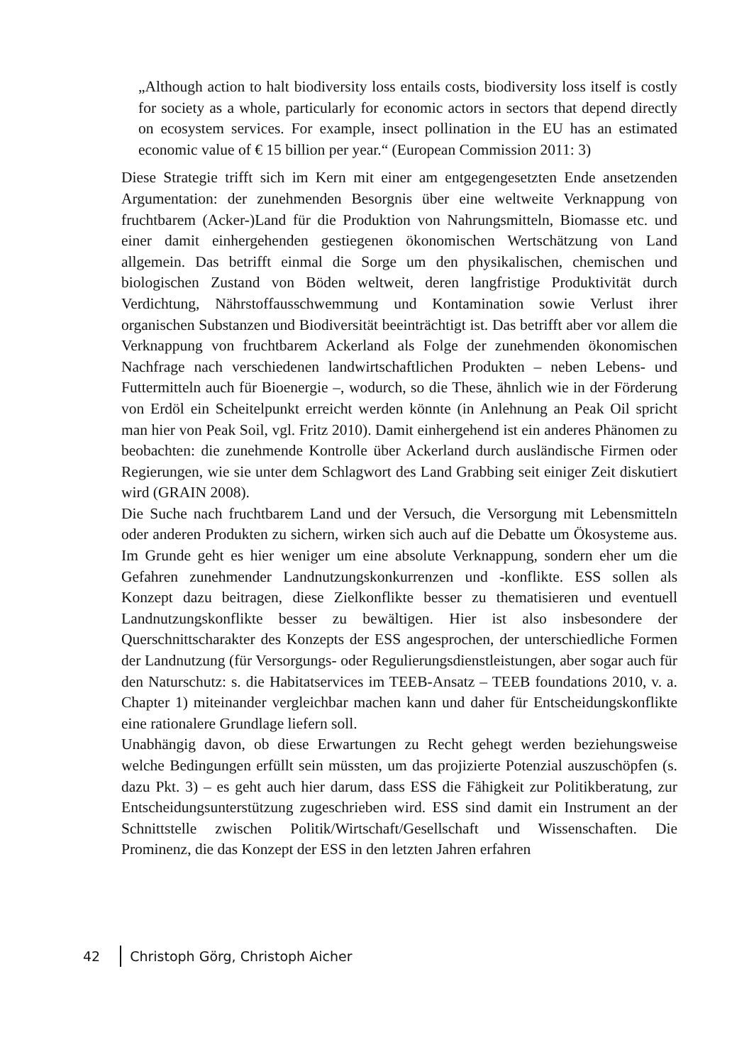„Although action to halt biodiversity loss entails costs, biodiversity loss itself is costly for society as a whole, particularly for economic actors in sectors that depend directly on ecosystem services. For example, insect pollination in the EU has an estimated economic value of € 15 billion per year.“ (European Commission 2011: 3)
Diese Strategie trifft sich im Kern mit einer am entgegengesetzten Ende ansetzenden Argumentation: der zunehmenden Besorgnis über eine weltweite Verknappung von fruchtbarem (Acker-)Land für die Produktion von Nahrungsmitteln, Biomasse etc. und einer damit einhergehenden gestiegenen ökonomischen Wertschätzung von Land allgemein. Das betrifft einmal die Sorge um den physikalischen, chemischen und biologischen Zustand von Böden weltweit, deren langfristige Produktivität durch Verdichtung, Nährstoffausschwemmung und Kontamination sowie Verlust ihrer organischen Substanzen und Biodiversität beeinträchtigt ist. Das betrifft aber vor allem die Verknappung von fruchtbarem Ackerland als Folge der zunehmenden ökonomischen Nachfrage nach verschiedenen landwirtschaftlichen Produkten – neben Lebens- und Futtermitteln auch für Bioenergie –, wodurch, so die These, ähnlich wie in der Förderung von Erdöl ein Scheitelpunkt erreicht werden könnte (in Anlehnung an Peak Oil spricht man hier von Peak Soil, vgl. Fritz 2010). Damit einhergehend ist ein anderes Phänomen zu beobachten: die zunehmende Kontrolle über Ackerland durch ausländische Firmen oder Regierungen, wie sie unter dem Schlagwort des Land Grabbing seit einiger Zeit diskutiert wird (GRAIN 2008).
Die Suche nach fruchtbarem Land und der Versuch, die Versorgung mit Lebensmitteln oder anderen Produkten zu sichern, wirken sich auch auf die Debatte um Ökosysteme aus. Im Grunde geht es hier weniger um eine absolute Verknappung, sondern eher um die Gefahren zunehmender Landnutzungskonkurrenzen und -konflikte. ESS sollen als Konzept dazu beitragen, diese Zielkonflikte besser zu thematisieren und eventuell Landnutzungskonflikte besser zu bewältigen. Hier ist also insbesondere der Querschnittscharakter des Konzepts der ESS angesprochen, der unterschiedliche Formen der Landnutzung (für Versorgungs- oder Regulierungsdienstleistungen, aber sogar auch für den Naturschutz: s. die Habitatservices im TEEB-Ansatz – TEEB foundations 2010, v. a. Chapter 1) miteinander vergleichbar machen kann und daher für Entscheidungskonflikte eine rationalere Grundlage liefern soll.
Unabhängig davon, ob diese Erwartungen zu Recht gehegt werden beziehungsweise welche Bedingungen erfüllt sein müssten, um das projizierte Potenzial auszuschöpfen (s. dazu Pkt. 3) – es geht auch hier darum, dass ESS die Fähigkeit zur Politikberatung, zur Entscheidungsunterstützung zugeschrieben wird. ESS sind damit ein Instrument an der Schnittstelle zwischen Politik/Wirtschaft/Gesellschaft und Wissenschaften. Die Prominenz, die das Konzept der ESS in den letzten Jahren erfahren
42 Christoph Görg, Christoph Aicher